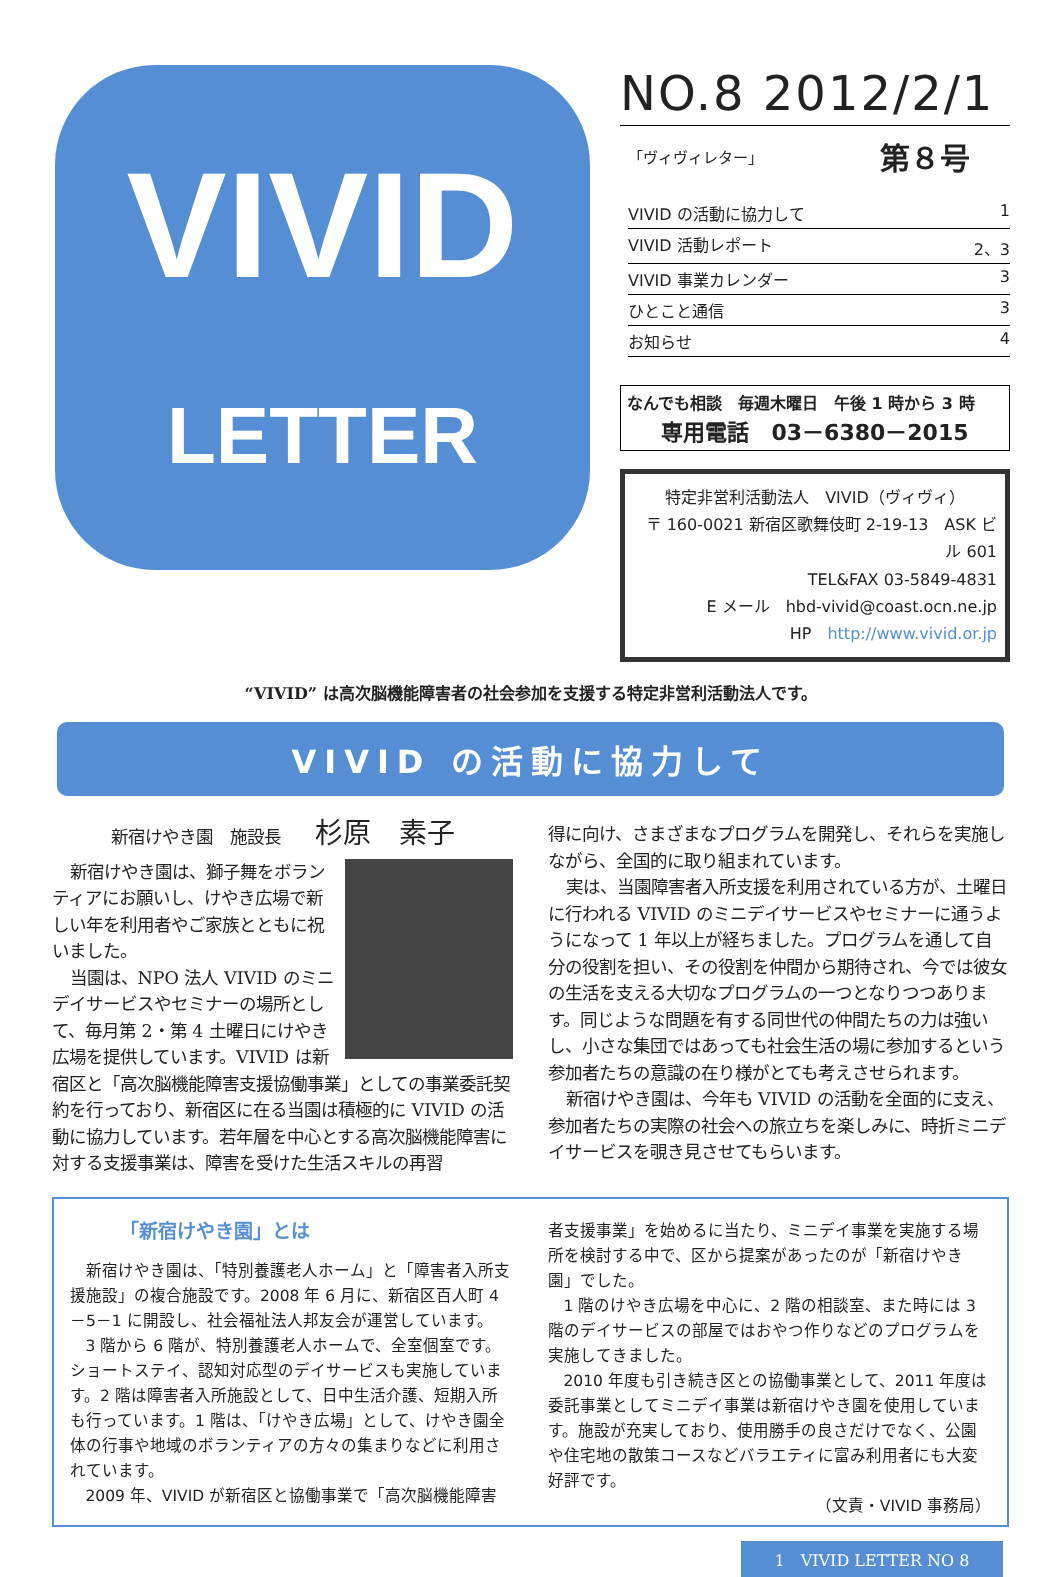VIVID
LETTER
NO.8 2012/2/1
「ヴィヴィレター」 第８号
VIVID の活動に協力して 1
VIVID 活動レポート 2、3
VIVID 事業カレンダー 3
ひとこと通信 3
お知らせ 4
なんでも相談　毎週木曜日　午後 1 時から 3 時
専用電話　03－6380－2015
特定非営利活動法人　VIVID（ヴィヴィ）
〒 160-0021 新宿区歌舞伎町 2-19-13　ASK ビル 601
TEL&FAX 03-5849-4831
E メール　hbd-vivid@coast.ocn.ne.jp
HP　http://www.vivid.or.jp
“VIVID” は高次脳機能障害者の社会参加を支援する特定非営利活動法人です。
VIVID の活動に協力して
新宿けやき園　施設長　　杉原　素子
新宿けやき園は、獅子舞をボランティアにお願いし、けやき広場で新しい年を利用者やご家族とともに祝いました。
当園は、NPO 法人 VIVID のミニデイサービスやセミナーの場所として、毎月第 2・第 4 土曜日にけやき広場を提供しています。VIVID は新宿区と「高次脳機能障害支援協働事業」としての事業委託契約を行っており、新宿区に在る当園は積極的に VIVID の活動に協力しています。若年層を中心とする高次脳機能障害に対する支援事業は、障害を受けた生活スキルの再習
得に向け、さまざまなプログラムを開発し、それらを実施しながら、全国的に取り組まれています。
実は、当園障害者入所支援を利用されている方が、土曜日に行われる VIVID のミニデイサービスやセミナーに通うようになって 1 年以上が経ちました。プログラムを通して自分の役割を担い、その役割を仲間から期待され、今では彼女の生活を支える大切なプログラムの一つとなりつつあります。同じような問題を有する同世代の仲間たちの力は強いし、小さな集団ではあっても社会生活の場に参加するという参加者たちの意識の在り様がとても考えさせられます。
新宿けやき園は、今年も VIVID の活動を全面的に支え、参加者たちの実際の社会への旅立ちを楽しみに、時折ミニデイサービスを覗き見させてもらいます。
「新宿けやき園」とは
新宿けやき園は、「特別養護老人ホーム」と「障害者入所支援施設」の複合施設です。2008 年 6 月に、新宿区百人町 4－5－1 に開設し、社会福祉法人邦友会が運営しています。
3 階から 6 階が、特別養護老人ホームで、全室個室です。ショートステイ、認知対応型のデイサービスも実施しています。2 階は障害者入所施設として、日中生活介護、短期入所も行っています。1 階は、「けやき広場」として、けやき園全体の行事や地域のボランティアの方々の集まりなどに利用されています。
2009 年、VIVID が新宿区と協働事業で「高次脳機能障害
者支援事業」を始めるに当たり、ミニデイ事業を実施する場所を検討する中で、区から提案があったのが「新宿けやき園」でした。
1 階のけやき広場を中心に、2 階の相談室、また時には 3 階のデイサービスの部屋ではおやつ作りなどのプログラムを実施してきました。
2010 年度も引き続き区との協働事業として、2011 年度は委託事業としてミニデイ事業は新宿けやき園を使用しています。施設が充実しており、使用勝手の良さだけでなく、公園や住宅地の散策コースなどバラエティに富み利用者にも大変好評です。
（文責・VIVID 事務局）
1　VIVID LETTER NO 8